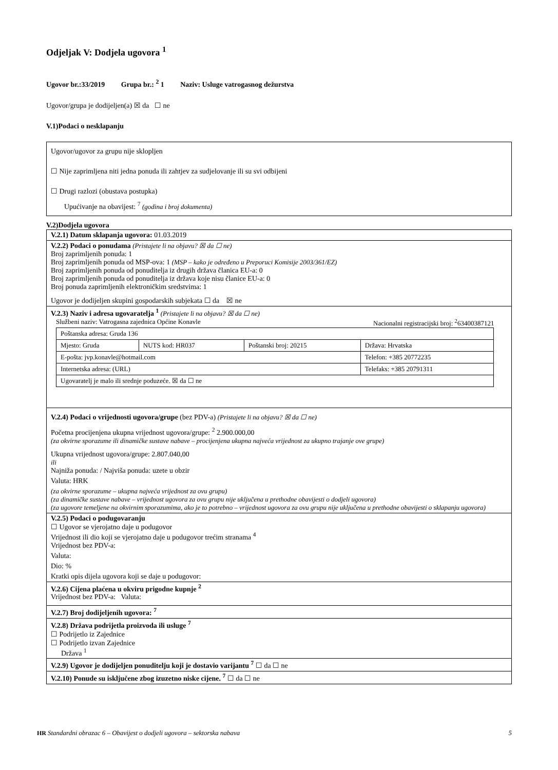Odjeljak V: Dodjela ugovora <sup>1</sup>
Ugovor br.:33/2019 Grupa br.: <sup>2</sup> 1 Naziv: Usluge vatrogasnog dežurstva
Ugovor/grupa je dodijeljen(a) ☒ da ☐ ne
V.1)Podaci o nesklapanju
Ugovor/ugovor za grupu nije sklopljen
☐ Nije zaprimljena niti jedna ponuda ili zahtjev za sudjelovanje ili su svi odbijeni
☐ Drugi razlozi (obustava postupka)
Upućivanje na obavijest: <sup>7</sup> (godina i broj dokumenta)
V.2)Dodjela ugovora
V.2.1) Datum sklapanja ugovora: 01.03.2019
V.2.2) Podaci o ponudama (Pristajete li na objavu? ☒ da ☐ ne)
Broj zaprimljenih ponuda: 1
Broj zaprimljenih ponuda od MSP-ova: 1 (MSP – kako je određeno u Preporuci Komisije 2003/361/EZ)
Broj zaprimljenih ponuda od ponuditelja iz drugih država članica EU-a: 0
Broj zaprimljenih ponuda od ponuditelja iz država koje nisu članice EU-a: 0
Broj ponuda zaprimljenih elektroničkim sredstvima: 1
Ugovor je dodijeljen skupini gospodarskih subjekata ☐ da ☒ ne
V.2.3) Naziv i adresa ugovaratelja <sup>1</sup> (Pristajete li na objavu? ☒ da ☐ ne)
Službeni naziv: Vatrogasna zajednica Općine Konavle Nacionalni registracijski broj: <sup>2</sup>63400387121
| Poštanska adresa: Gruda 136 | | | |
| Mjesto: Gruda | NUTS kod: HR037 | Poštanski broj: 20215 | Država: Hrvatska |
| E-pošta: jvp.konavle@hotmail.com | | | Telefon: +385 20772235 |
| Internetska adresa: (URL) | | | Telefaks: +385 20791311 |
| Ugovaratelj je malo ili srednje poduzeće. ☒ da ☐ ne | | | |
V.2.4) Podaci o vrijednosti ugovora/grupe (bez PDV-a) (Pristajete li na objavu? ☒ da ☐ ne)
Početna procijenjena ukupna vrijednost ugovora/grupe: <sup>2</sup> 2.900.000,00
(za okvirne sporazume ili dinamičke sustave nabave – procijenjena ukupna najveća vrijednost za ukupno trajanje ove grupe)
Ukupna vrijednost ugovora/grupe: 2.807.040,00
ili
Najniža ponuda: / Najviša ponuda: uzete u obzir
Valuta: HRK
(za okvirne sporazume – ukupna najveća vrijednost za ovu grupu)
(za dinamičke sustave nabave – vrijednost ugovora za ovu grupu nije uključena u prethodne obavijesti o dodjeli ugovora)
(za ugovore temeljene na okvirnim sporazumima, ako je to potrebno – vrijednost ugovora za ovu grupu nije uključena u prethodne obavijesti o sklapanju ugovora)
V.2.5) Podaci o podugovaranju
☐ Ugovor se vjerojatno daje u podugovor
Vrijednost ili dio koji se vjerojatno daje u podugovor trećim stranama <sup>4</sup>
Vrijednost bez PDV-a:
Valuta:
Dio: %
Kratki opis dijela ugovora koji se daje u podugovor:
V.2.6) Cijena plaćena u okviru prigodne kupnje <sup>2</sup>
Vrijednost bez PDV-a: Valuta:
V.2.7) Broj dodijeljenih ugovora: <sup>7</sup>
V.2.8) Država podrijetla proizvoda ili usluge <sup>7</sup>
☐ Podrijetlo iz Zajednice
☐ Podrijetlo izvan Zajednice
Država <sup>1</sup>
V.2.9) Ugovor je dodijeljen ponuditelju koji je dostavio varijantu <sup>7</sup> ☐ da ☐ ne
V.2.10) Ponude su isključene zbog izuzetno niske cijene. <sup>7</sup> ☐ da ☐ ne
HR Standardni obrazac 6 – Obavijest o dodjeli ugovora – sektorska nabava 5